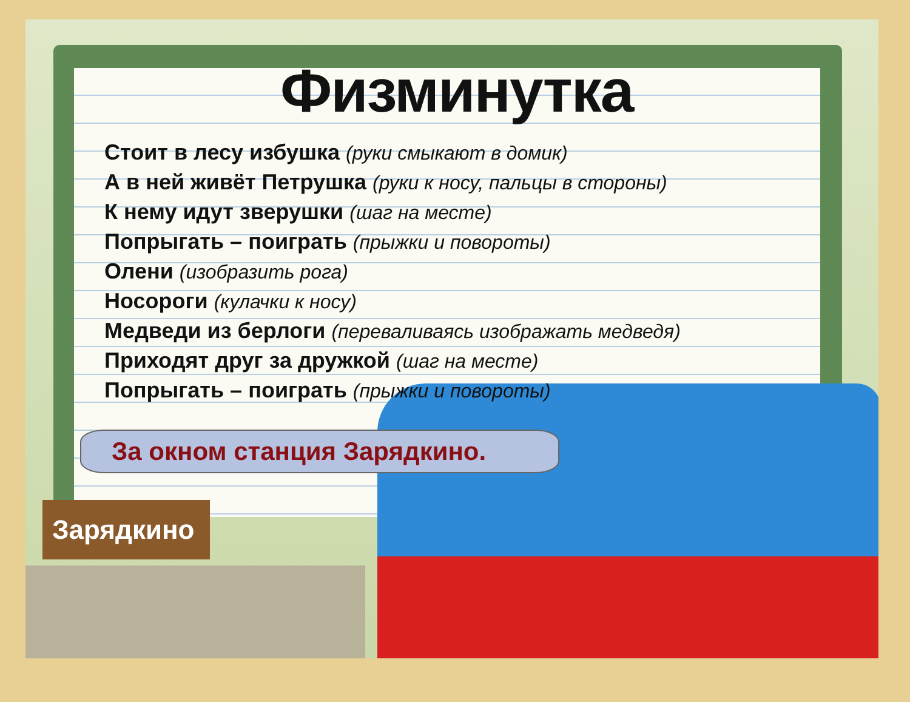Физминутка
Стоит в лесу избушка (руки смыкают в домик)
А в ней живёт Петрушка (руки к носу, пальцы в стороны)
К нему идут зверушки (шаг на месте)
Попрыгать – поиграть (прыжки и повороты)
Олени (изобразить рога)
Носороги (кулачки к носу)
Медведи из берлоги (переваливаясь изображать медведя)
Приходят друг за дружкой (шаг на месте)
Попрыгать – поиграть (прыжки и повороты)
За окном станция Зарядкино.
Зарядкино